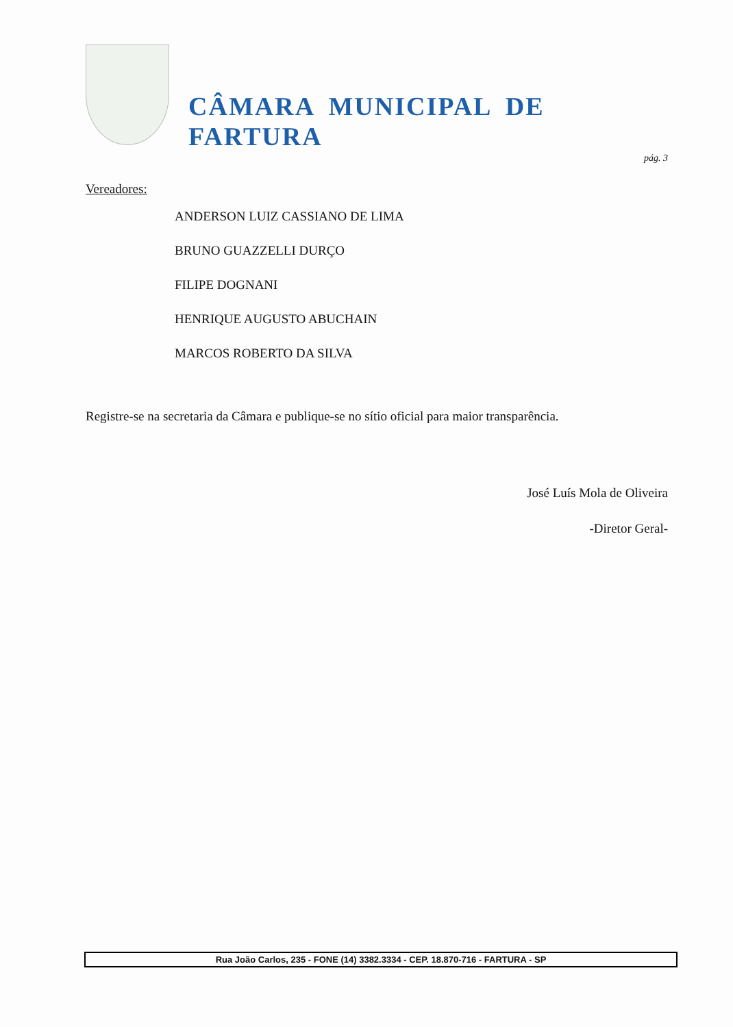CÂMARA MUNICIPAL DE FARTURA
pág. 3
Vereadores:
ANDERSON LUIZ CASSIANO DE LIMA
BRUNO GUAZZELLI DURÇO
FILIPE DOGNANI
HENRIQUE AUGUSTO ABUCHAIN
MARCOS ROBERTO DA SILVA
Registre-se na secretaria da Câmara e publique-se no sítio oficial para maior transparência.
José Luís Mola de Oliveira
-Diretor Geral-
Rua João Carlos, 235 - FONE (14) 3382.3334 - CEP. 18.870-716 - FARTURA - SP